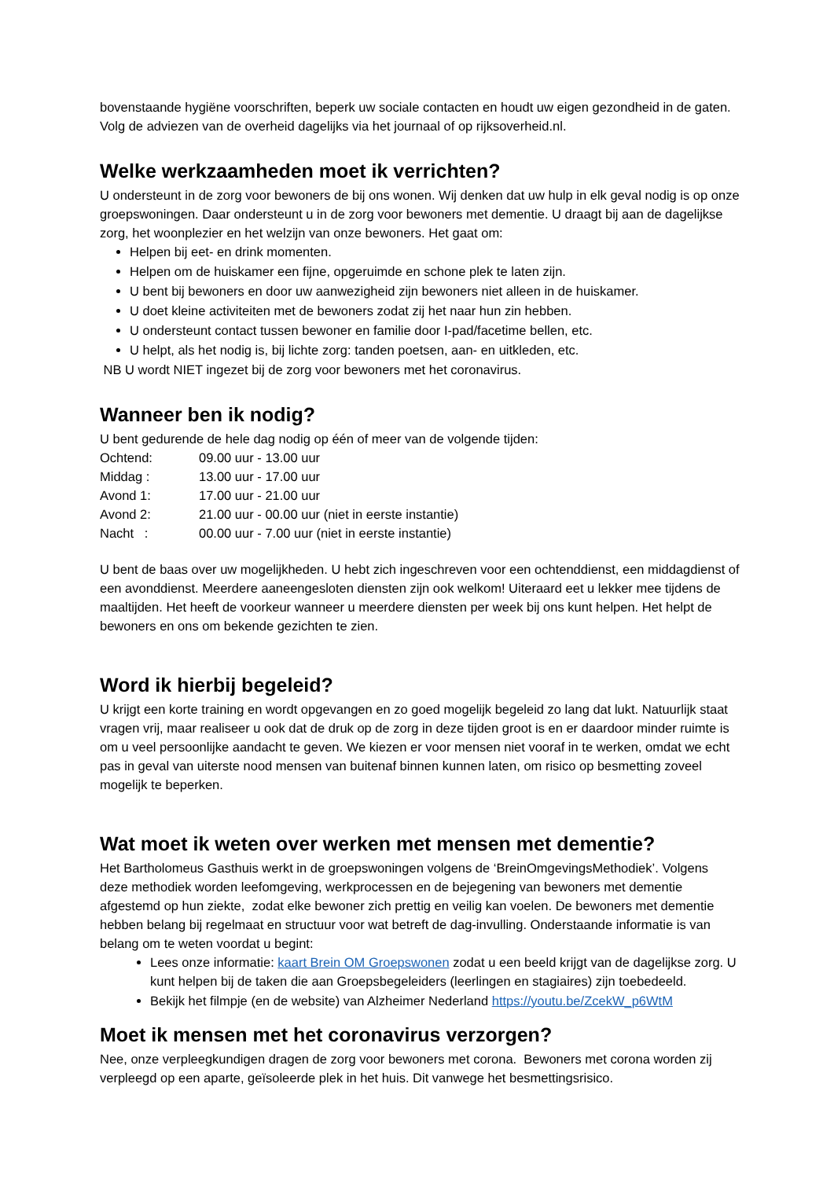bovenstaande hygiëne voorschriften, beperk uw sociale contacten en houdt uw eigen gezondheid in de gaten. Volg de adviezen van de overheid dagelijks via het journaal of op rijksoverheid.nl.
Welke werkzaamheden moet ik verrichten?
U ondersteunt in de zorg voor bewoners de bij ons wonen. Wij denken dat uw hulp in elk geval nodig is op onze groepswoningen. Daar ondersteunt u in de zorg voor bewoners met dementie. U draagt bij aan de dagelijkse zorg, het woonplezier en het welzijn van onze bewoners. Het gaat om:
Helpen bij eet- en drink momenten.
Helpen om de huiskamer een fijne, opgeruimde en schone plek te laten zijn.
U bent bij bewoners en door uw aanwezigheid zijn bewoners niet alleen in de huiskamer.
U doet kleine activiteiten met de bewoners zodat zij het naar hun zin hebben.
U ondersteunt contact tussen bewoner en familie door I-pad/facetime bellen, etc.
U helpt, als het nodig is, bij lichte zorg: tanden poetsen, aan- en uitkleden, etc.
NB U wordt NIET ingezet bij de zorg voor bewoners met het coronavirus.
Wanneer ben ik nodig?
U bent gedurende de hele dag nodig op één of meer van de volgende tijden:
| Ochtend: | 09.00 uur - 13.00 uur |
| Middag : | 13.00 uur - 17.00 uur |
| Avond 1: | 17.00 uur - 21.00 uur |
| Avond 2: | 21.00 uur - 00.00 uur (niet in eerste instantie) |
| Nacht : | 00.00 uur - 7.00 uur (niet in eerste instantie) |
U bent de baas over uw mogelijkheden. U hebt zich ingeschreven voor een ochtenddienst, een middagdienst of een avonddienst. Meerdere aaneengesloten diensten zijn ook welkom! Uiteraard eet u lekker mee tijdens de maaltijden. Het heeft de voorkeur wanneer u meerdere diensten per week bij ons kunt helpen. Het helpt de bewoners en ons om bekende gezichten te zien.
Word ik hierbij begeleid?
U krijgt een korte training en wordt opgevangen en zo goed mogelijk begeleid zo lang dat lukt. Natuurlijk staat vragen vrij, maar realiseer u ook dat de druk op de zorg in deze tijden groot is en er daardoor minder ruimte is om u veel persoonlijke aandacht te geven. We kiezen er voor mensen niet vooraf in te werken, omdat we echt pas in geval van uiterste nood mensen van buitenaf binnen kunnen laten, om risico op besmetting zoveel mogelijk te beperken.
Wat moet ik weten over werken met mensen met dementie?
Het Bartholomeus Gasthuis werkt in de groepswoningen volgens de ‘BreinOmgevingsMethodiek’. Volgens deze methodiek worden leefomgeving, werkprocessen en de bejegening van bewoners met dementie afgestemd op hun ziekte, zodat elke bewoner zich prettig en veilig kan voelen. De bewoners met dementie hebben belang bij regelmaat en structuur voor wat betreft de dag-invulling. Onderstaande informatie is van belang om te weten voordat u begint:
Lees onze informatie: kaart Brein OM Groepswonen zodat u een beeld krijgt van de dagelijkse zorg. U kunt helpen bij de taken die aan Groepsbegeleiders (leerlingen en stagiaires) zijn toebedeeld.
Bekijk het filmpje (en de website) van Alzheimer Nederland https://youtu.be/ZcekW_p6WtM
Moet ik mensen met het coronavirus verzorgen?
Nee, onze verpleegkundigen dragen de zorg voor bewoners met corona. Bewoners met corona worden zij verpleegd op een aparte, geïsoleerde plek in het huis. Dit vanwege het besmettingsrisico.